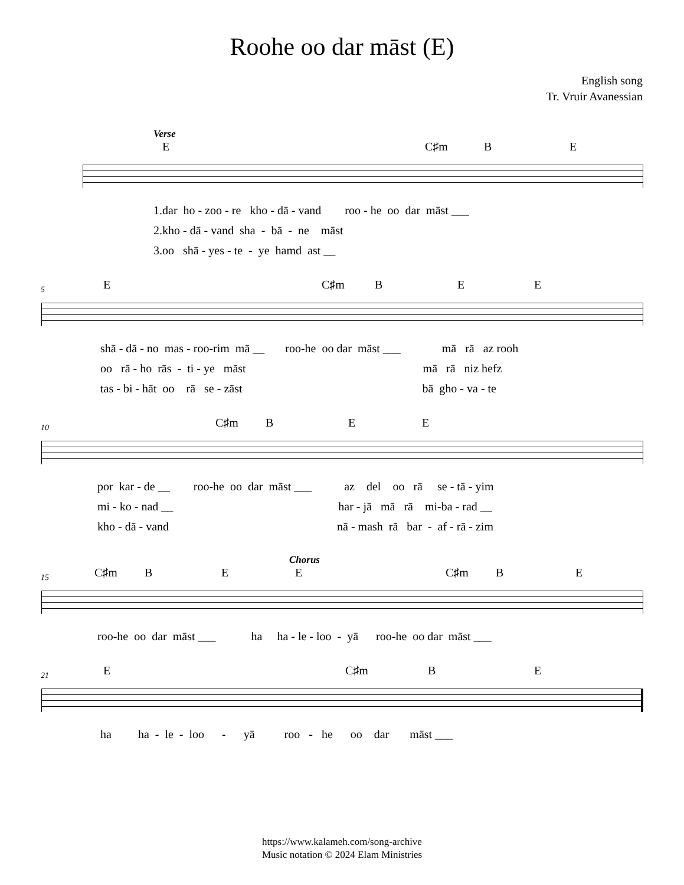Roohe oo dar māst (E)
English song
Tr. Vruir Avanessian
Verse
E C♯m B E
1.dar ho - zoo - re kho - dā - vand roo - he oo dar māst ___ 2.kho - dā - vand sha - bā - ne māst 3.oo shā - yes - te - ye hamd ast __
E C♯m B E E
5
shā - dā - no mas - roo-rim mā __ roo-he oo dar māst ___ mā rā az rooh oo rā - ho rās - ti - ye māst mā rā niz hefz tas - bi - hāt oo rā se - zāst bā gho - va - te
C♯m B E E
10
por kar - de __ roo-he oo dar māst ___ az del oo rā se - tā - yim mi - ko - nad __ har - jā mā rā mi-ba - rad __ kho - dā - vand nā - mash rā bar - af - rā - zim
Chorus
C♯m B E E C♯m B E
15
roo-he oo dar māst ___ ha ha - le - loo - yā roo-he oo dar māst ___
E C♯m B E
21
ha ha - le - loo - yā roo - he oo dar māst ___
https://www.kalameh.com/song-archive
Music notation © 2024 Elam Ministries